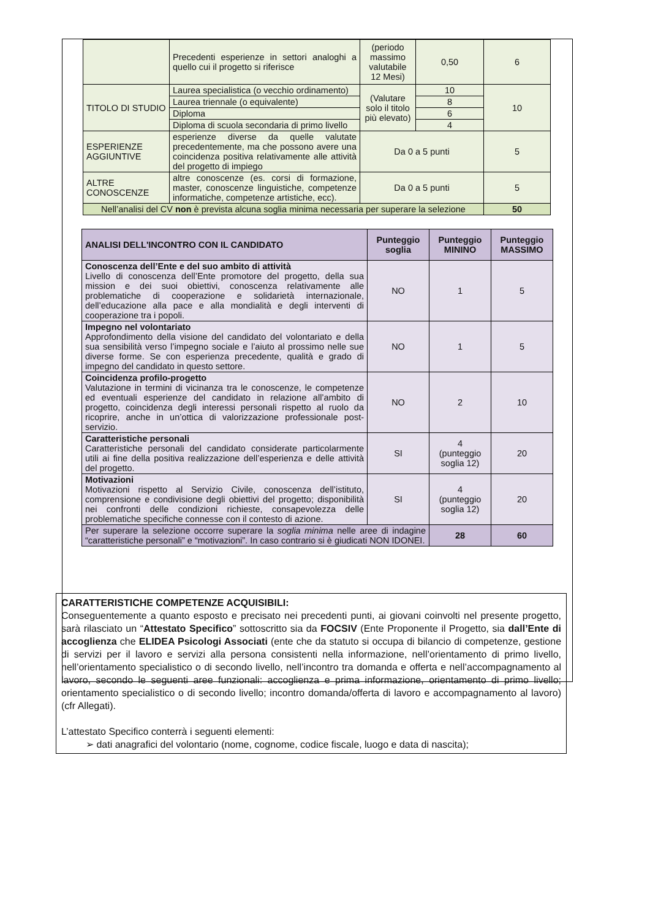| | Precedenti esperienze in settori analoghi a quello cui il progetto si riferisce | (periodo massimo valutabile 12 Mesi) | 0,50 | 6 |
| TITOLO DI STUDIO | Laurea specialistica (o vecchio ordinamento) | (Valutare solo il titolo più elevato) | 10 | 10 |
| | Laurea triennale (o equivalente) | | 8 | |
| | Diploma | | 6 | |
| | Diploma di scuola secondaria di primo livello | | 4 | |
| ESPERIENZE AGGIUNTIVE | esperienze diverse da quelle valutate precedentemente, ma che possono avere una coincidenza positiva relativamente alle attività del progetto di impiego | Da 0 a 5 punti | | 5 |
| ALTRE CONOSCENZE | altre conoscenze (es. corsi di formazione, master, conoscenze linguistiche, competenze informatiche, competenze artistiche, ecc). | Da 0 a 5 punti | | 5 |
| Nell’analisi del CV non è prevista alcuna soglia minima necessaria per superare la selezione | | | | 50 |
| ANALISI DELL'INCONTRO CON IL CANDIDATO | Punteggio soglia | Punteggio MININO | Punteggio MASSIMO |
| --- | --- | --- | --- |
| Conoscenza dell’Ente e del suo ambito di attività Livello di conoscenza dell’Ente promotore del progetto, della sua mission e dei suoi obiettivi, conoscenza relativamente alle problematiche di cooperazione e solidarietà internazionale, dell’educazione alla pace e alla mondialità e degli interventi di cooperazione tra i popoli. | NO | 1 | 5 |
| Impegno nel volontariato Approfondimento della visione del candidato del volontariato e della sua sensibilità verso l’impegno sociale e l’aiuto al prossimo nelle sue diverse forme. Se con esperienza precedente, qualità e grado di impegno del candidato in questo settore. | NO | 1 | 5 |
| Coincidenza profilo-progetto Valutazione in termini di vicinanza tra le conoscenze, le competenze ed eventuali esperienze del candidato in relazione all’ambito di progetto, coincidenza degli interessi personali rispetto al ruolo da ricoprire, anche in un’ottica di valorizzazione professionale post-servizio. | NO | 2 | 10 |
| Caratteristiche personali Caratteristiche personali del candidato considerate particolarmente utili ai fine della positiva realizzazione dell’esperienza e delle attività del progetto. | SI | 4 (punteggio soglia 12) | 20 |
| Motivazioni Motivazioni rispetto al Servizio Civile, conoscenza dell’istituto, comprensione e condivisione degli obiettivi del progetto; disponibilità nei confronti delle condizioni richieste, consapevolezza delle problematiche specifiche connesse con il contesto di azione. | SI | 4 (punteggio soglia 12) | 20 |
| Per superare la selezione occorre superare la soglia minima nelle aree di indagine “caratteristiche personali” e “motivazioni”. In caso contrario si è giudicati NON IDONEI. | | 28 | 60 |
CARATTERISTICHE COMPETENZE ACQUISIBILI:
Conseguentemente a quanto esposto e precisato nei precedenti punti, ai giovani coinvolti nel presente progetto, sarà rilasciato un “Attestato Specifico” sottoscritto sia da FOCSIV (Ente Proponente il Progetto, sia dall’Ente di accoglienza che ELIDEA Psicologi Associati (ente che da statuto si occupa di bilancio di competenze, gestione di servizi per il lavoro e servizi alla persona consistenti nella informazione, nell’orientamento di primo livello, nell’orientamento specialistico o di secondo livello, nell’incontro tra domanda e offerta e nell’accompagnamento al lavoro, secondo le seguenti aree funzionali: accoglienza e prima informazione, orientamento di primo livello; orientamento specialistico o di secondo livello; incontro domanda/offerta di lavoro e accompagnamento al lavoro) (cfr Allegati).
L’attestato Specifico conterrà i seguenti elementi:
➢ dati anagrafici del volontario (nome, cognome, codice fiscale, luogo e data di nascita);